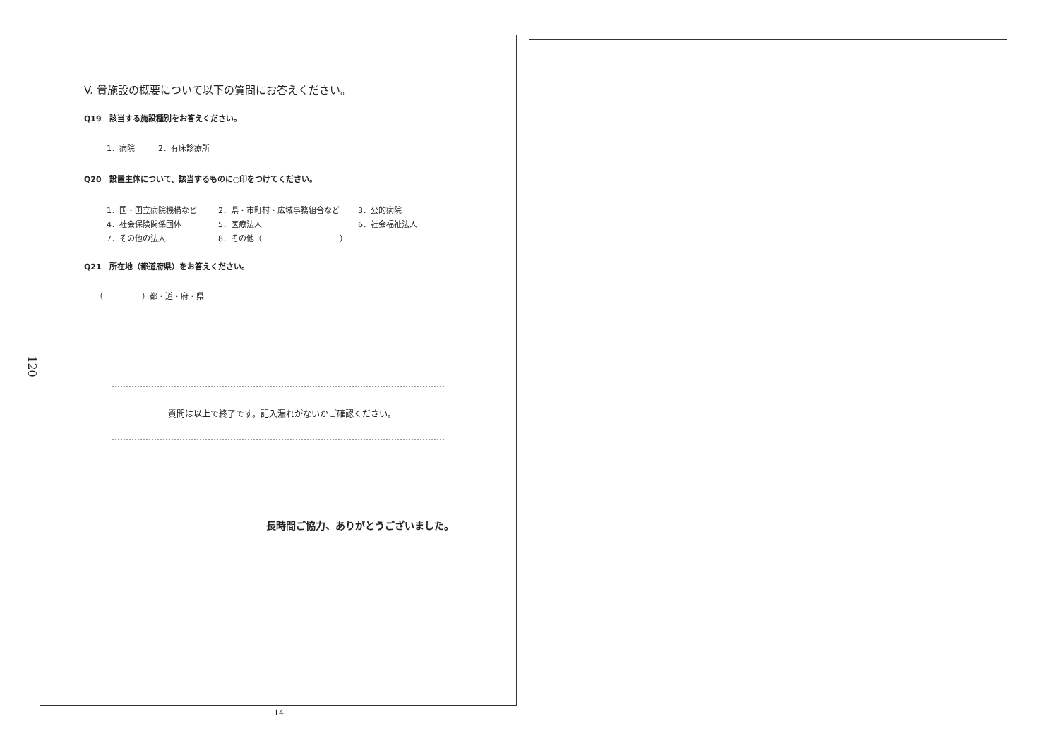120
V. 貴施設の概要について以下の質問にお答えください。
Q19　該当する施設種別をお答えください。
1．病院　　　2．有床診療所
Q20　設置主体について、該当するものに○印をつけてください。
| 1．国・国立病院機構など | 2．県・市町村・広域事務組合など | 3．公的病院 |
| 4．社会保険関係団体 | 5．医療法人 | 6．社会福祉法人 |
| 7．その他の法人 | 8．その他（ ） | |
Q21　所在地（都道府県）をお答えください。
（　　　　　）都・道・府・県
質問は以上で終了です。記入漏れがないかご確認ください。
長時間ご協力、ありがとうございました。
14